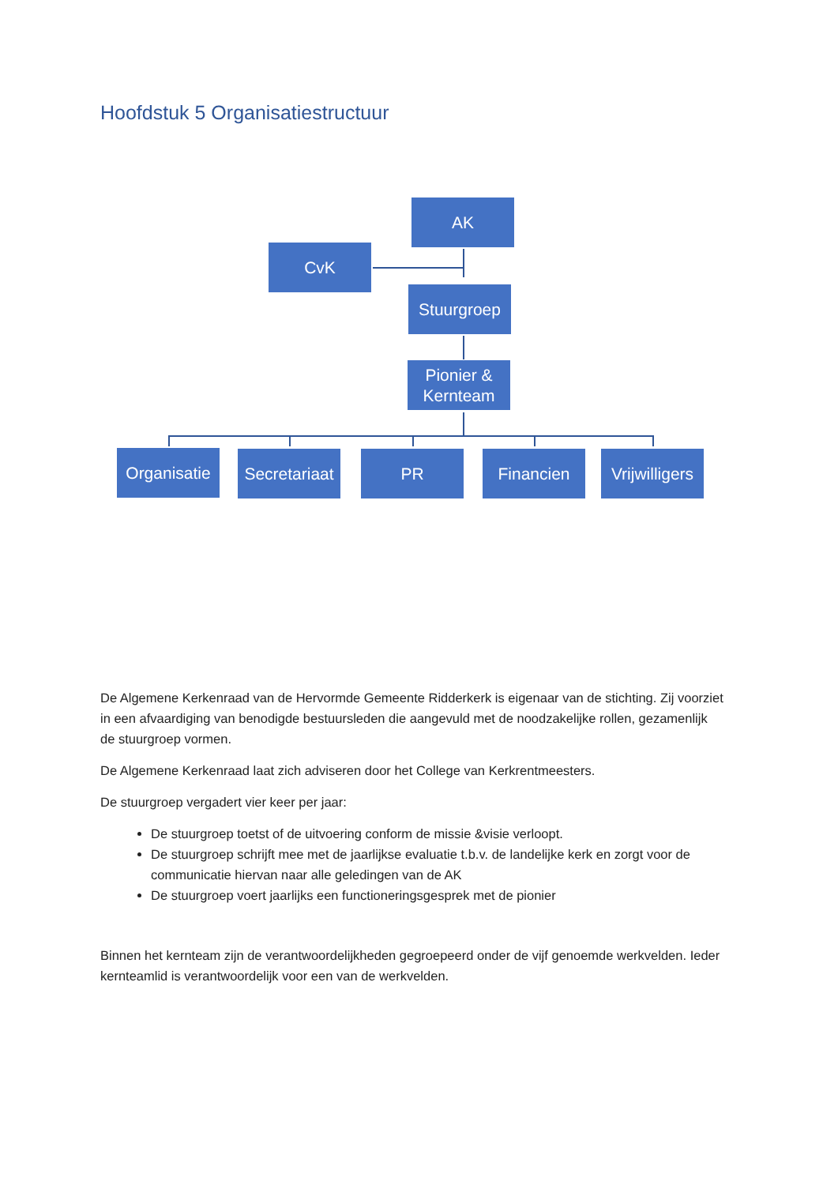Hoofdstuk 5 Organisatiestructuur
AK
CvK
Stuurgroep
Pionier & Kernteam
Organisatie
Secretariaat
PR Financien
Vrijwilligers
De Algemene Kerkenraad van de Hervormde Gemeente Ridderkerk is eigenaar van de stichting. Zij voorziet in een afvaardiging van benodigde bestuursleden die aangevuld met de noodzakelijke rollen, gezamenlijk de stuurgroep vormen.
De Algemene Kerkenraad laat zich adviseren door het College van Kerkrentmeesters.
De stuurgroep vergadert vier keer per jaar:
De stuurgroep toetst of de uitvoering conform de missie &visie verloopt.
De stuurgroep schrijft mee met de jaarlijkse evaluatie t.b.v. de landelijke kerk en zorgt voor de communicatie hiervan naar alle geledingen van de AK
De stuurgroep voert jaarlijks een functioneringsgesprek met de pionier
Binnen het kernteam zijn de verantwoordelijkheden gegroepeerd onder de vijf genoemde werkvelden. Ieder kernteamlid is verantwoordelijk voor een van de werkvelden.